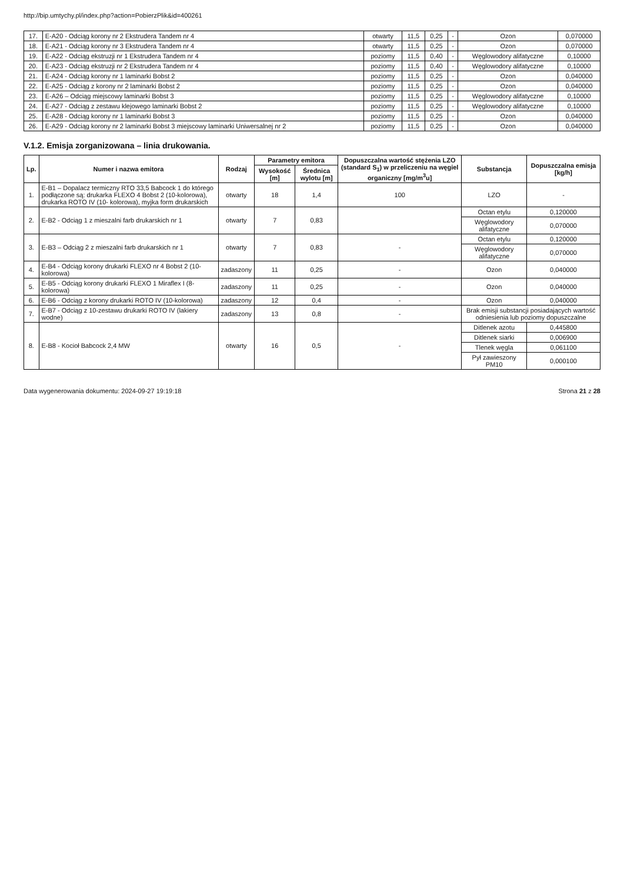http://bip.umtychy.pl/index.php?action=PobierzPlik&id=400261
| 17. | E-A20 - Odciąg korony nr 2 Ekstrudera Tandem nr 4 | otwarty | 11,5 | 0,25 | - | Ozon | 0,070000 |
| 18. | E-A21 - Odciąg korony nr 3 Ekstrudera Tandem nr 4 | otwarty | 11,5 | 0,25 | - | Ozon | 0,070000 |
| 19. | E-A22 - Odciąg ekstruzji nr 1 Ekstrudera Tandem nr 4 | poziomy | 11,5 | 0,40 | - | Węglowodory alifatyczne | 0,10000 |
| 20. | E-A23 - Odciąg ekstruzji nr 2 Ekstrudera Tandem nr 4 | poziomy | 11,5 | 0,40 | - | Węglowodory alifatyczne | 0,10000 |
| 21. | E-A24 - Odciąg korony nr 1 laminarki Bobst 2 | poziomy | 11,5 | 0,25 | - | Ozon | 0,040000 |
| 22. | E-A25 - Odciąg z korony nr 2 laminarki Bobst 2 | poziomy | 11,5 | 0,25 | - | Ozon | 0,040000 |
| 23. | E-A26 – Odciąg miejscowy laminarki Bobst 3 | poziomy | 11,5 | 0,25 | - | Węglowodory alifatyczne | 0,10000 |
| 24. | E-A27 - Odciąg z zestawu klejowego laminarki Bobst 2 | poziomy | 11,5 | 0,25 | - | Węglowodory alifatyczne | 0,10000 |
| 25. | E-A28 - Odciąg korony nr 1 laminarki Bobst 3 | poziomy | 11,5 | 0,25 | - | Ozon | 0,040000 |
| 26. | E-A29 - Odciąg korony nr 2 laminarki Bobst 3 miejscowy laminarki Uniwersalnej nr 2 | poziomy | 11,5 | 0,25 | - | Ozon | 0,040000 |
V.1.2. Emisja zorganizowana – linia drukowania.
| Lp. | Numer i nazwa emitora | Rodzaj | Parametry emitora | | Dopuszczalna wartość stężenia LZO (standard S<sub>1</sub>) w przeliczeniu na węgiel organiczny [mg/m<sup>3</sup>u] | Substancja | Dopuszczalna emisja [kg/h] |
| --- | --- | --- | --- | --- | --- | --- | --- |
| | | | Wysokość [m] | Średnica wylotu [m] | | | |
| 1. | E-B1 – Dopalacz termiczny RTO 33,5 Babcock 1 do którego podłączone są: drukarka FLEXO 4 Bobst 2 (10-kolorowa), drukarka ROTO IV (10- kolorowa), myjka form drukarskich | otwarty | 18 | 1,4 | 100 | LZO | - |
| 2. | E-B2 - Odciąg 1 z mieszalni farb drukarskich nr 1 | otwarty | 7 | 0,83 | | Octan etylu | 0,120000 |
| | | | | | | Węglowodory alifatyczne | 0,070000 |
| 3. | E-B3 – Odciąg 2 z mieszalni farb drukarskich nr 1 | otwarty | 7 | 0,83 | - | Octan etylu | 0,120000 |
| | | | | | | Węglowodory alifatyczne | 0,070000 |
| 4. | E-B4 - Odciąg korony drukarki FLEXO nr 4 Bobst 2 (10-kolorowa) | zadaszony | 11 | 0,25 | - | Ozon | 0,040000 |
| 5. | E-B5 - Odciąg korony drukarki FLEXO 1 Miraflex I (8-kolorowa) | zadaszony | 11 | 0,25 | - | Ozon | 0,040000 |
| 6. | E-B6 - Odciąg z korony drukarki ROTO IV (10-kolorowa) | zadaszony | 12 | 0,4 | - | Ozon | 0,040000 |
| 7. | E-B7 - Odciąg z 10-zestawu drukarki ROTO IV (lakiery wodne) | zadaszony | 13 | 0,8 | - | Brak emisji substancji posiadających wartość odniesienia lub poziomy dopuszczalne | |
| 8. | E-B8 - Kocioł Babcock 2,4 MW | otwarty | 16 | 0,5 | - | Ditlenek azotu | 0,445800 |
| | | | | | | Ditlenek siarki | 0,006900 |
| | | | | | | Tlenek węgla | 0,061100 |
| | | | | | | Pył zawieszony PM10 | 0,000100 |
Data wygenerowania dokumentu: 2024-09-27 19:19:18 Strona 21 z 28